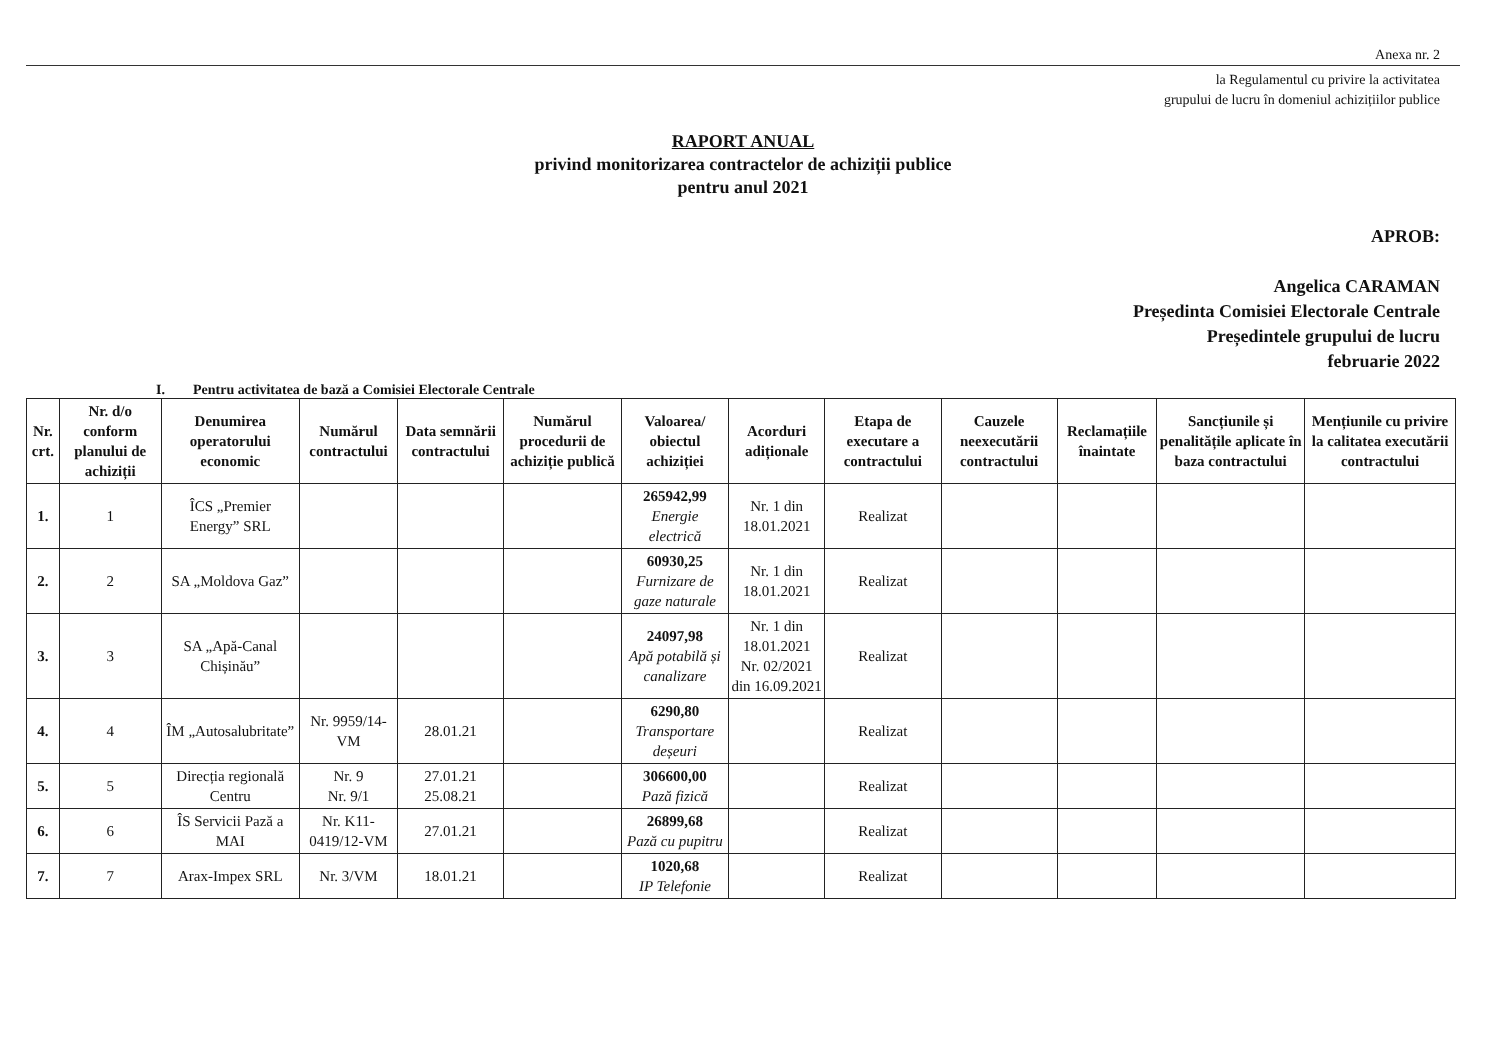Anexa nr. 2
la Regulamentul cu privire la activitatea
grupului de lucru în domeniul achizițiilor publice
RAPORT ANUAL
privind monitorizarea contractelor de achiziții publice
pentru anul 2021
APROB:
Angelica CARAMAN
Președinta Comisiei Electorale Centrale
Președintele grupului de lucru
februarie 2022
I. Pentru activitatea de bază a Comisiei Electorale Centrale
| Nr. crt. | Nr. d/o conform planului de achiziții | Denumirea operatorului economic | Numărul contractului | Data semnării contractului | Numărul procedurii de achiziție publică | Valoarea/ obiectul achiziției | Acorduri adiționale | Etapa de executare a contractului | Cauzele neexecutării contractului | Reclamațiile înaintate | Sancțiunile și penalitățile aplicate în baza contractului | Mențiunile cu privire la calitatea executării contractului |
| --- | --- | --- | --- | --- | --- | --- | --- | --- | --- | --- | --- | --- |
| 1. | 1 | ÎCS „Premier Energy” SRL | | | | 265942,99 Energie electrică | Nr. 1 din 18.01.2021 | Realizat | | | | |
| 2. | 2 | SA „Moldova Gaz” | | | | 60930,25 Furnizare de gaze naturale | Nr. 1 din 18.01.2021 | Realizat | | | | |
| 3. | 3 | SA „Apă-Canal Chișinău” | | | | 24097,98 Apă potabilă și canalizare | Nr. 1 din 18.01.2021 Nr. 02/2021 din 16.09.2021 | Realizat | | | | |
| 4. | 4 | ÎM „Autosalubritate” | Nr. 9959/14-VM | 28.01.21 | | 6290,80 Transportare deșeuri | | Realizat | | | | |
| 5. | 5 | Direcția regională Centru | Nr. 9 Nr. 9/1 | 27.01.21 25.08.21 | | 306600,00 Pază fizică | | Realizat | | | | |
| 6. | 6 | ÎS Servicii Pază a MAI | Nr. K11-0419/12-VM | 27.01.21 | | 26899,68 Pază cu pupitru | | Realizat | | | | |
| 7. | 7 | Arax-Impex SRL | Nr. 3/VM | 18.01.21 | | 1020,68 IP Telefonie | | Realizat | | | | |